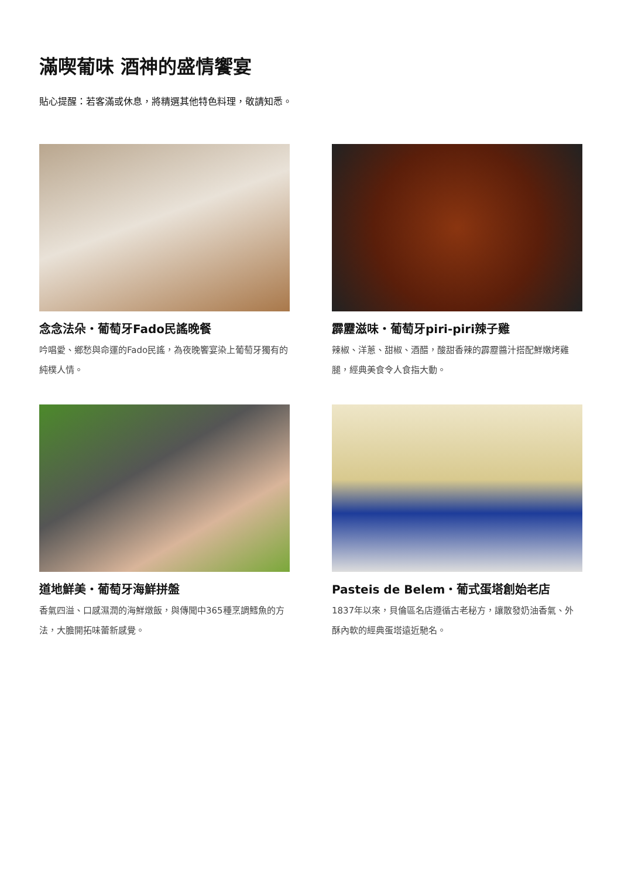滿喫葡味 酒神的盛情饗宴
貼心提醒：若客滿或休息，將精選其他特色料理，敬請知悉。
念念法朵・葡萄牙Fado民謠晚餐
吟唱愛、鄉愁與命運的Fado民謠，為夜晚饗宴染上葡萄牙獨有的純樸人情。
霹靂滋味・葡萄牙piri-piri辣子雞
辣椒、洋蔥、甜椒、酒醋，酸甜香辣的霹靂醬汁搭配鮮嫩烤雞腿，經典美食令人食指大動。
道地鮮美・葡萄牙海鮮拼盤
香氣四溢、口感濕潤的海鮮燉飯，與傳聞中365種烹調鱈魚的方法，大膽開拓味蕾新感覺。
Pasteis de Belem・葡式蛋塔創始老店
1837年以來，貝倫區名店遵循古老秘方，讓散發奶油香氣、外酥內軟的經典蛋塔遠近馳名。